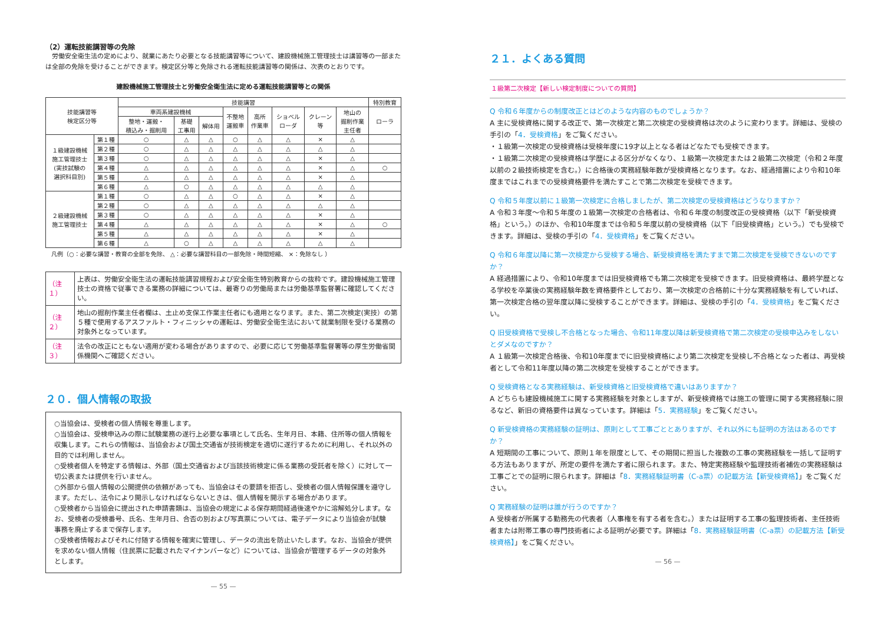（2）運転技能講習等の免除
　労働安全衛生法の定めにより、就業にあたり必要となる技能講習等について、建設機械施工管理技士は講習等の一部または全部の免除を受けることができます。検定区分等と免除される運転技能講習等の関係は、次表のとおりです。
建設機械施工管理技士と労働安全衛生法に定める運転技能講習等との関係
| 技能講習等 検定区分等 | | 技能講習 | | | | | | | | 特別教育 |
| --- | --- | --- | --- | --- | --- | --- | --- | --- | --- | --- |
| | | 車両系建設機械 | | | 不整地 運搬車 | 高所 作業車 | ショベル ローダ | クレーン 等 | 地山の 掘削作業 主任者 | ローラ |
| | | 整地・運搬・ 積込み・掘削用 | 基礎 工事用 | 解体用 | | | | | | |
| １級建設機械 施工管理技士 (実技試験の 選択科目別) | 第１種 | ○ | △ | △ | ○ | △ | △ | × | △ | |
| | 第２種 | ○ | △ | △ | △ | △ | △ | △ | △ | |
| | 第３種 | ○ | △ | △ | △ | △ | △ | × | △ | |
| | 第４種 | △ | △ | △ | △ | △ | △ | × | △ | ○ |
| | 第５種 | △ | △ | △ | △ | △ | △ | × | △ | |
| | 第６種 | △ | ○ | △ | △ | △ | △ | △ | △ | |
| ２級建設機械 施工管理技士 | 第１種 | ○ | △ | △ | ○ | △ | △ | × | △ | |
| | 第２種 | ○ | △ | △ | △ | △ | △ | △ | △ | |
| | 第３種 | ○ | △ | △ | △ | △ | △ | × | △ | |
| | 第４種 | △ | △ | △ | △ | △ | △ | × | △ | ○ |
| | 第５種 | △ | △ | △ | △ | △ | △ | × | △ | |
| | 第６種 | △ | ○ | △ | △ | △ | △ | △ | △ | |
凡例（○：必要な講習・教育の全部を免除、 △：必要な講習科目の一部免除・時間短縮、 ×：免除なし ）
| （注１） | 上表は、労働安全衛生法の運転技能講習規程および安全衛生特別教育からの抜粋です。建設機械施工管理技士の資格で従事できる業務の詳細については、最寄りの労働局または労働基準監督署に確認してください。 |
| （注２） | 地山の掘削作業主任者欄は、土止め支保工作業主任者にも適用となります。また、第二次検定(実技）の第５種で使用するアスファルト・フィニッシャの運転は、労働安全衛生法において就業制限を受ける業務の対象外となっています。 |
| （注３） | 法令の改正にともない適用が変わる場合がありますので、必要に応じて労働基準監督署等の厚生労働省関係機関へご確認ください。 |
２０．個人情報の取扱
○当協会は、受検者の個人情報を尊重します。
○当協会は、受検申込みの際に試験業務の遂行上必要な事項として氏名、生年月日、本籍、住所等の個人情報を収集します。これらの情報は、当協会および国土交通省が技術検定を適切に遂行するために利用し、それ以外の目的では利用しません。
○受検者個人を特定する情報は、外部（国土交通省および当該技術検定に係る業務の受託者を除く）に対して一切公表または提供を行いません。
○外部から個人情報の公開提供の依頼があっても、当協会はその要請を拒否し、受検者の個人情報保護を遵守します。ただし、法令により開示しなければならないときは、個人情報を開示する場合があります。
○受検者から当協会に提出された申請書類は、当協会の規定による保存期間経過後速やかに溶解処分します。なお、受検者の受検番号、氏名、生年月日、合否の別および写真票については、電子データにより当協会が試験事務を廃止するまで保存します。
○受検者情報およびそれに付随する情報を確実に管理し、データの流出を防止いたします。なお、当協会が提供を求めない個人情報（住民票に記載されたマイナンバーなど）については、当協会が管理するデータの対象外とします。
— 55 —
２１．よくある質問
１級第二次検定【新しい検定制度についての質問】
Q 令和６年度からの制度改正とはどのような内容のものでしょうか？
A 主に受検資格に関する改正で、第一次検定と第二次検定の受検資格は次のように変わります。詳細は、受検の手引の「4．受検資格」をご覧ください。
・１級第一次検定の受検資格は受検年度に19才以上となる者はどなたでも受検できます。
・１級第二次検定の受検資格は学歴による区分がなくなり、１級第一次検定または２級第二次検定（令和２年度以前の２級技術検定を含む。）に合格後の実務経験年数が受検資格となります。なお、経過措置により令和10年度まではこれまでの受検資格要件を満たすことで第二次検定を受検できます。
Q 令和５年度以前に１級第一次検定に合格しましたが、第二次検定の受検資格はどうなりますか？
A 令和３年度～令和５年度の１級第一次検定の合格者は、令和６年度の制度改正の受検資格（以下「新受検資格」という。）のほか、令和10年度までは令和５年度以前の受検資格（以下「旧受検資格」という。）でも受検できます。詳細は、受検の手引の「4．受検資格」をご覧ください。
Q 令和６年度以降に第一次検定から受検する場合、新受検資格を満たすまで第二次検定を受検できないのですか？
A 経過措置により、令和10年度までは旧受検資格でも第二次検定を受検できます。旧受検資格は、最終学歴となる学校を卒業後の実務経験年数を資格要件としており、第一次検定の合格前に十分な実務経験を有していれば、第一次検定合格の翌年度以降に受検することができます。詳細は、受検の手引の「4．受検資格」をご覧ください。
Q 旧受検資格で受検し不合格となった場合、令和11年度以降は新受検資格で第二次検定の受検申込みをしないとダメなのですか？
A １級第一次検定合格後、令和10年度までに旧受検資格により第二次検定を受検し不合格となった者は、再受検者として令和11年度以降の第二次検定を受検することができます。
Q 受検資格となる実務経験は、新受検資格と旧受検資格で違いはありますか？
A どちらも建設機械施工に関する実務経験を対象としますが、新受検資格では施工の管理に関する実務経験に限るなど、新旧の資格要件は異なっています。詳細は「5．実務経験」をご覧ください。
Q 新受検資格の実務経験の証明は、原則として工事ごととありますが、それ以外にも証明の方法はあるのですか？
A 短期間の工事について、原則１年を限度として、その期間に担当した複数の工事の実務経験を一括して証明する方法もありますが、所定の要件を満たす者に限られます。また、特定実務経験や監理技術者補佐の実務経験は工事ごとでの証明に限られます。詳細は「8．実務経験証明書（C-a票）の記載方法【新受検資格】」をご覧ください。
Q 実務経験の証明は誰が行うのですか？
A 受検者が所属する勤務先の代表者（人事権を有する者を含む。）または証明する工事の監理技術者、主任技術者または附帯工事の専門技術者による証明が必要です。詳細は「8．実務経験証明書（C-a票）の記載方法【新受検資格】」をご覧ください。
— 56 —